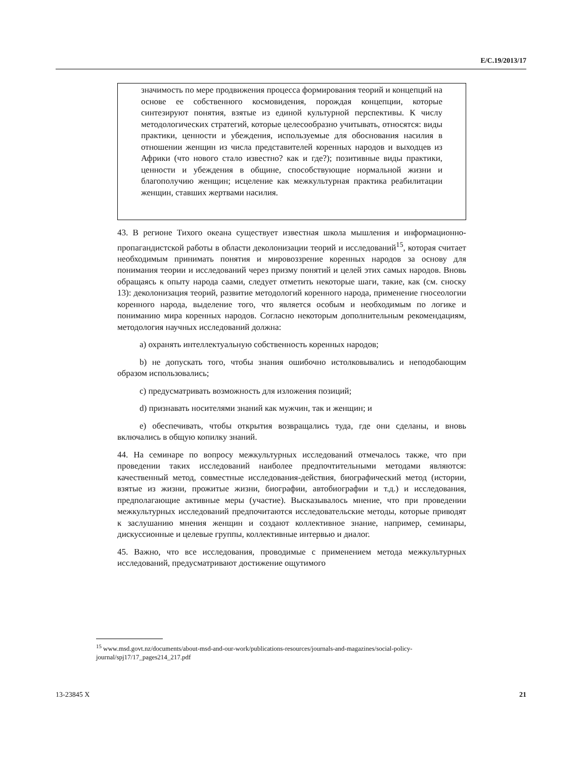E/C.19/2013/17
значимость по мере продвижения процесса формирования теорий и концепций на основе ее собственного космовидения, порождая концепции, которые синтезируют понятия, взятые из единой культурной перспективы. К числу методологических стратегий, которые целесообразно учитывать, относятся: виды практики, ценности и убеждения, используемые для обоснования насилия в отношении женщин из числа представителей коренных народов и выходцев из Африки (что нового стало известно? как и где?); позитивные виды практики, ценности и убеждения в общине, способствующие нормальной жизни и благополучию женщин; исцеление как межкультурная практика реабилитации женщин, ставших жертвами насилия.
43. В регионе Тихого океана существует известная школа мышления и информационно-пропагандистской работы в области деколонизации теорий и исследований<sup>15</sup>, которая считает необходимым принимать понятия и мировоззрение коренных народов за основу для понимания теории и исследований через призму понятий и целей этих самых народов. Вновь обращаясь к опыту народа саами, следует отметить некоторые шаги, такие, как (см. сноску 13): деколонизация теорий, развитие методологий коренного народа, применение гносеологии коренного народа, выделение того, что является особым и необходимым по логике и пониманию мира коренных народов. Согласно некоторым дополнительным рекомендациям, методология научных исследований должна:
a) охранять интеллектуальную собственность коренных народов;
b) не допускать того, чтобы знания ошибочно истолковывались и неподобающим образом использовались;
c) предусматривать возможность для изложения позиций;
d) признавать носителями знаний как мужчин, так и женщин; и
e) обеспечивать, чтобы открытия возвращались туда, где они сделаны, и вновь включались в общую копилку знаний.
44. На семинаре по вопросу межкультурных исследований отмечалось также, что при проведении таких исследований наиболее предпочтительными методами являются: качественный метод, совместные исследования-действия, биографический метод (истории, взятые из жизни, прожитые жизни, биографии, автобиографии и т.д.) и исследования, предполагающие активные меры (участие). Высказывалось мнение, что при проведении межкультурных исследований предпочитаются исследовательские методы, которые приводят к заслушанию мнения женщин и создают коллективное знание, например, семинары, дискуссионные и целевые группы, коллективные интервью и диалог.
45. Важно, что все исследования, проводимые с применением метода межкультурных исследований, предусматривают достижение ощутимого
<sup>15</sup> www.msd.govt.nz/documents/about-msd-and-our-work/publications-resources/journals-and-magazines/social-policy-journal/spj17/17_pages214_217.pdf
13-23845 X 21